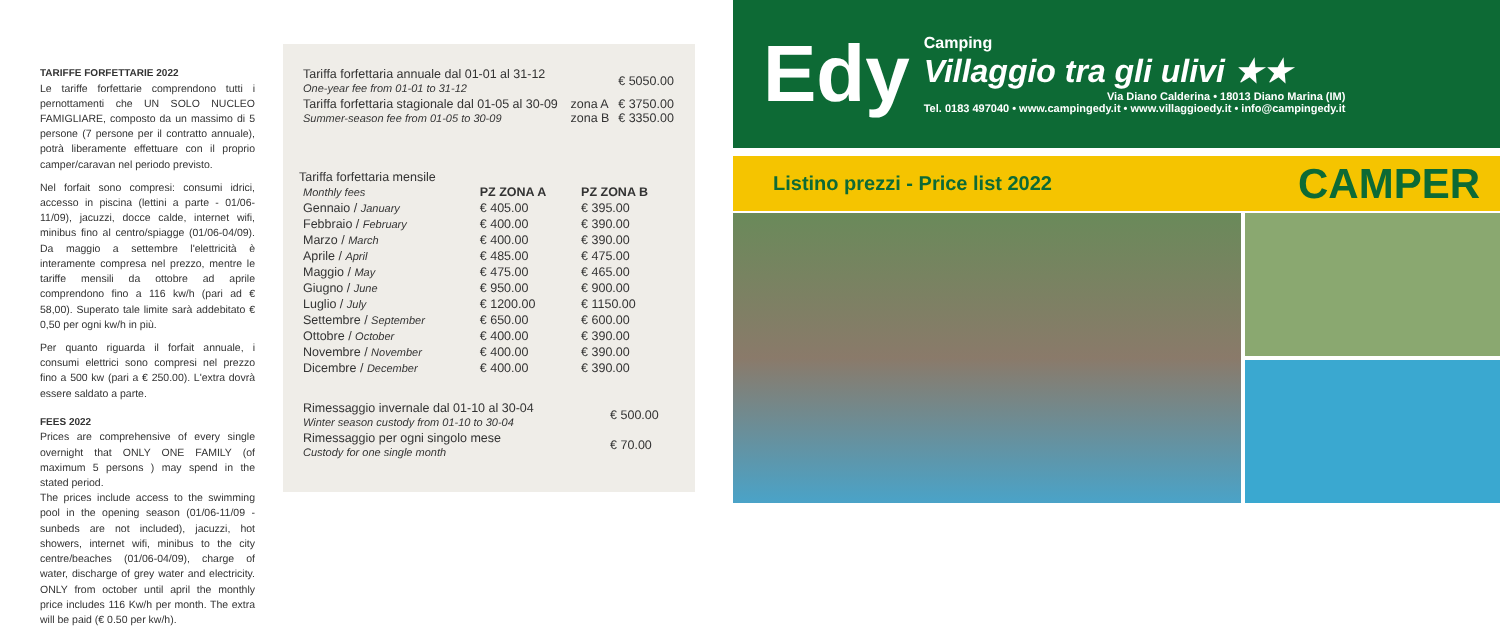TARIFFE FORFETTARIE 2022
Le tariffe forfettarie comprendono tutti i pernottamenti che UN SOLO NUCLEO FAMIGLIARE, composto da un massimo di 5 persone (7 persone per il contratto annuale), potrà liberamente effettuare con il proprio camper/caravan nel periodo previsto.
Nel forfait sono compresi: consumi idrici, accesso in piscina (lettini a parte - 01/06-11/09), jacuzzi, docce calde, internet wifi, minibus fino al centro/spiagge (01/06-04/09). Da maggio a settembre l'elettricità è interamente compresa nel prezzo, mentre le tariffe mensili da ottobre ad aprile comprendono fino a 116 kw/h (pari ad € 58,00). Superato tale limite sarà addebitato € 0,50 per ogni kw/h in più.
Per quanto riguarda il forfait annuale, i consumi elettrici sono compresi nel prezzo fino a 500 kw (pari a € 250.00). L'extra dovrà essere saldato a parte.
FEES 2022
Prices are comprehensive of every single overnight that ONLY ONE FAMILY (of maximum 5 persons ) may spend in the stated period.
The prices include access to the swimming pool in the opening season (01/06-11/09 - sunbeds are not included), jacuzzi, hot showers, internet wifi, minibus to the city centre/beaches (01/06-04/09), charge of water, discharge of grey water and electricity. ONLY from october until april the monthly price includes 116 Kw/h per month. The extra will be paid (€ 0.50 per kw/h).
| Tariffa forfettaria annuale dal 01-01 al 31-12 One-year fee from 01-01 to 31-12 | | € 5050.00 |
| Tariffa forfettaria stagionale dal 01-05 al 30-09 Summer-season fee from 01-05 to 30-09 | zona A zona B | € 3750.00 € 3350.00 |
Tariffa forfettaria mensile
| Monthly fees | PZ ZONA A | PZ ZONA B |
| --- | --- | --- |
| Gennaio / January | € 405.00 | € 395.00 |
| Febbraio / February | € 400.00 | € 390.00 |
| Marzo / March | € 400.00 | € 390.00 |
| Aprile / April | € 485.00 | € 475.00 |
| Maggio / May | € 475.00 | € 465.00 |
| Giugno / June | € 950.00 | € 900.00 |
| Luglio / July | € 1200.00 | € 1150.00 |
| Settembre / September | € 650.00 | € 600.00 |
| Ottobre / October | € 400.00 | € 390.00 |
| Novembre / November | € 400.00 | € 390.00 |
| Dicembre / December | € 400.00 | € 390.00 |
| Rimessaggio invernale dal 01-10 al 30-04 Winter season custody from 01-10 to 30-04 | € 500.00 |
| Rimessaggio per ogni singolo mese Custody for one single month | € 70.00 |
Edy
Camping
Villaggio tra gli ulivi ★★
Via Diano Calderina • 18013 Diano Marina (IM)
Tel. 0183 497040 • www.campingedy.it • www.villaggioedy.it • info@campingedy.it
Listino prezzi - Price list 2022 CAMPER